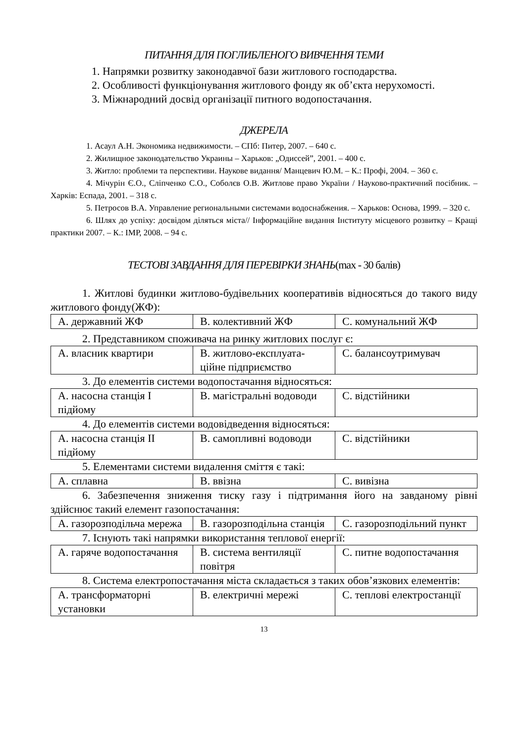ПИТАННЯ ДЛЯ ПОГЛИБЛЕНОГО ВИВЧЕННЯ ТЕМИ
1. Напрямки розвитку законодавчої бази житлового господарства.
2. Особливості функціонування житлового фонду як об’єкта нерухомості.
3. Міжнародний досвід організації питного водопостачання.
ДЖЕРЕЛА
1. Асаул А.Н. Экономика недвижимости. – СПб: Питер, 2007. – 640 с.
2. Жилищное законодательство Украины – Харьков: „Одиссей”, 2001. – 400 с.
3. Житло: проблеми та перспективи. Наукове видання/ Манцевич Ю.М. – К.: Профі, 2004. – 360 с.
4. Мічурін Є.О., Сліпченко С.О., Соболєв О.В. Житлове право України / Науково-практичний посібник. – Харків: Еспада, 2001. – 318 с.
5. Петросов В.А. Управление региональными системами водоснабжения. – Харьков: Основа, 1999. – 320 с.
6. Шлях до успіху: досвідом діляться міста// Інформаційне видання Інституту місцевого розвитку – Кращі практики 2007. – К.: ІМР, 2008. – 94 с.
ТЕСТОВІ ЗАВДАННЯ ДЛЯ ПЕРЕВІРКИ ЗНАНЬ(max - 30 балів)
1. Житлові будинки житлово-будівельних кооперативів відносяться до такого виду житлового фонду(ЖФ):
| A. державний ЖФ | B. колективний ЖФ | C. комунальний ЖФ |
2. Представником споживача на ринку житлових послуг є:
| А. власник квартири | В. житлово-експлуата-ційне підприємство | С. балансоутримувач |
3. До елементів системи водопостачання відносяться:
| А. насосна станція І підйому | В. магістральні водоводи | С. відстійники |
4. До елементів системи водовідведення відносяться:
| А. насосна станція ІІ підйому | В. самопливні водоводи | С. відстійники |
5. Елементами системи видалення сміття є такі:
| А. сплавна | В. ввізна | С. вивізна |
6. Забезпечення зниження тиску газу і підтримання його на завданому рівні здійснює такий елемент газопостачання:
| А. газорозподільча мережа | В. газорозподільна станція | С. газорозподільний пункт |
7. Існують такі напрямки використання теплової енергії:
| А. гаряче водопостачання | В. система вентиляції повітря | С. питне водопостачання |
8. Система електропостачання міста складається з таких обов’язкових елементів:
| А. трансформаторні установки | В. електричні мережі | С. теплові електростанції |
13